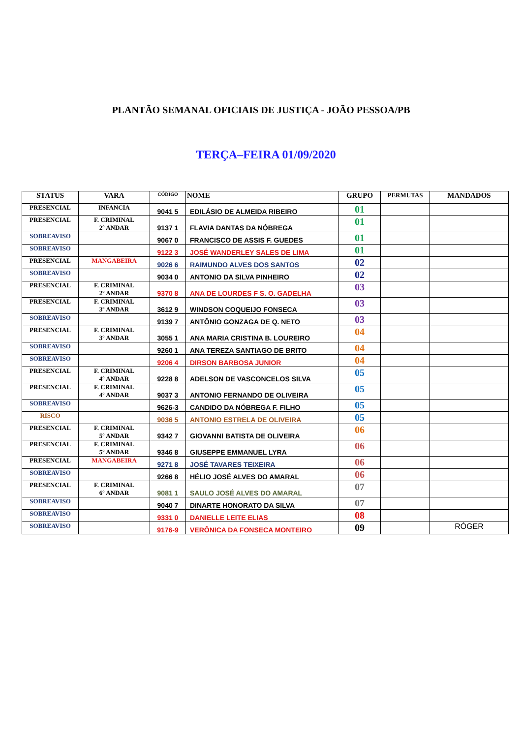PLANTÃO SEMANAL OFICIAIS DE JUSTIÇA - JOÃO PESSOA/PB
TERÇA–FEIRA 01/09/2020
| STATUS | VARA | CÓDIGO | NOME | GRUPO | PERMUTAS | MANDADOS |
| --- | --- | --- | --- | --- | --- | --- |
| PRESENCIAL | INFANCIA | 9041 5 | EDILÁSIO DE ALMEIDA RIBEIRO | 01 | | |
| PRESENCIAL | F. CRIMINAL 2º ANDAR | 9137 1 | FLAVIA DANTAS DA NÓBREGA | 01 | | |
| SOBREAVISO | | 9067 0 | FRANCISCO DE ASSIS F. GUEDES | 01 | | |
| SOBREAVISO | | 9122 3 | JOSÉ WANDERLEY SALES DE LIMA | 01 | | |
| PRESENCIAL | MANGABEIRA | 9026 6 | RAIMUNDO ALVES DOS SANTOS | 02 | | |
| SOBREAVISO | | 9034 0 | ANTONIO DA SILVA PINHEIRO | 02 | | |
| PRESENCIAL | F. CRIMINAL 2º ANDAR | 9370 8 | ANA DE LOURDES F S. O. GADELHA | 03 | | |
| PRESENCIAL | F. CRIMINAL 3º ANDAR | 3612 9 | WINDSON COQUEIJO FONSECA | 03 | | |
| SOBREAVISO | | 9139 7 | ANTÔNIO GONZAGA DE Q. NETO | 03 | | |
| PRESENCIAL | F. CRIMINAL 3º ANDAR | 3055 1 | ANA MARIA CRISTINA B. LOUREIRO | 04 | | |
| SOBREAVISO | | 9260 1 | ANA TEREZA SANTIAGO DE BRITO | 04 | | |
| SOBREAVISO | | 9206 4 | DIRSON BARBOSA JUNIOR | 04 | | |
| PRESENCIAL | F. CRIMINAL 4º ANDAR | 9228 8 | ADELSON DE VASCONCELOS SILVA | 05 | | |
| PRESENCIAL | F. CRIMINAL 4º ANDAR | 9037 3 | ANTONIO FERNANDO DE OLIVEIRA | 05 | | |
| SOBREAVISO | | 9626-3 | CANDIDO DA NÓBREGA F. FILHO | 05 | | |
| RISCO | | 9036 5 | ANTONIO ESTRELA DE OLIVEIRA | 05 | | |
| PRESENCIAL | F. CRIMINAL 5º ANDAR | 9342 7 | GIOVANNI BATISTA DE OLIVEIRA | 06 | | |
| PRESENCIAL | F. CRIMINAL 5º ANDAR | 9346 8 | GIUSEPPE EMMANUEL LYRA | 06 | | |
| PRESENCIAL | MANGABEIRA | 9271 8 | JOSÉ TAVARES TEIXEIRA | 06 | | |
| SOBREAVISO | | 9266 8 | HÉLIO JOSÉ ALVES DO AMARAL | 06 | | |
| PRESENCIAL | F. CRIMINAL 6º ANDAR | 9081 1 | SAULO JOSÉ ALVES DO AMARAL | 07 | | |
| SOBREAVISO | | 9040 7 | DINARTE HONORATO DA SILVA | 07 | | |
| SOBREAVISO | | 9331 0 | DANIELLE LEITE ELIAS | 08 | | |
| SOBREAVISO | | 9176-9 | VERÔNICA DA FONSECA MONTEIRO | 09 | | RÓGER |